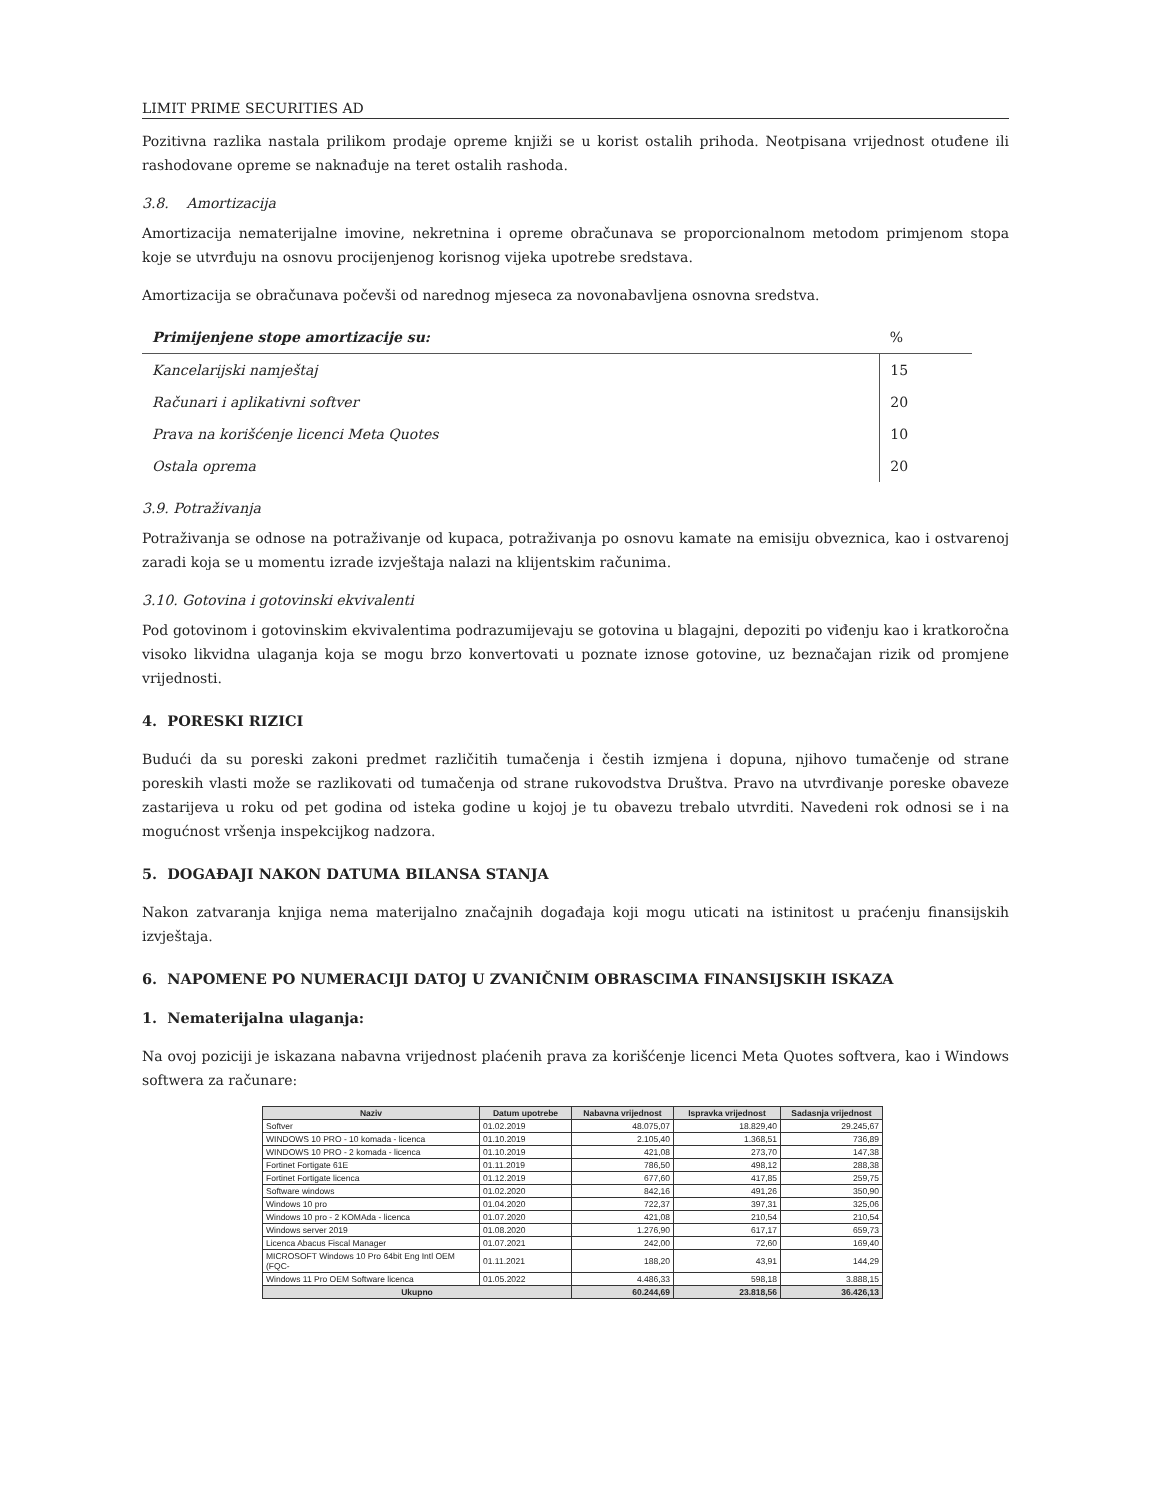LIMIT PRIME SECURITIES AD
Pozitivna razlika nastala prilikom prodaje opreme knjiži se u korist ostalih prihoda. Neotpisana vrijednost otuđene ili rashodovane opreme se naknađuje na teret ostalih rashoda.
3.8. Amortizacija
Amortizacija nematerijalne imovine, nekretnina i opreme obračunava se proporcionalnom metodom primjenom stopa koje se utvrđuju na osnovu procijenjenog korisnog vijeka upotrebe sredstava.
Amortizacija se obračunava počevši od narednog mjeseca za novonabavljena osnovna sredstva.
| Primijenjene stope amortizacije su: | % |
| --- | --- |
| Kancelarijski namještaj | 15 |
| Računari i aplikativni softver | 20 |
| Prava na korišćenje licenci Meta Quotes | 10 |
| Ostala oprema | 20 |
3.9. Potraživanja
Potraživanja se odnose na potraživanje od kupaca, potraživanja po osnovu kamate na emisiju obveznica, kao i ostvarenoj zaradi koja se u momentu izrade izvještaja nalazi na klijentskim računima.
3.10. Gotovina i gotovinski ekvivalenti
Pod gotovinom i gotovinskim ekvivalentima podrazumijevaju se gotovina u blagajni, depoziti po viđenju kao i kratkoročna visoko likvidna ulaganja koja se mogu brzo konvertovati u poznate iznose gotovine, uz beznačajan rizik od promjene vrijednosti.
4. PORESKI RIZICI
Budući da su poreski zakoni predmet različitih tumačenja i čestih izmjena i dopuna, njihovo tumačenje od strane poreskih vlasti može se razlikovati od tumačenja od strane rukovodstva Društva. Pravo na utvrđivanje poreske obaveze zastarijeva u roku od pet godina od isteka godine u kojoj je tu obavezu trebalo utvrditi. Navedeni rok odnosi se i na mogućnost vršenja inspekcijkog nadzora.
5. DOGAĐAJI NAKON DATUMA BILANSA STANJA
Nakon zatvaranja knjiga nema materijalno značajnih događaja koji mogu uticati na istinitost u praćenju finansijskih izvještaja.
6. NAPOMENE PO NUMERACIJI DATOJ U ZVANIČNIM OBRASCIMA FINANSIJSKIH ISKAZA
1. Nematerijalna ulaganja:
Na ovoj poziciji je iskazana nabavna vrijednost plaćenih prava za korišćenje licenci Meta Quotes softvera, kao i Windows softwera za računare:
| Naziv | Datum upotrebe | Nabavna vrijednost | Ispravka vrijednost | Sadasnja vrijednost |
| --- | --- | --- | --- | --- |
| Softver | 01.02.2019 | 48.075,07 | 18.829,40 | 29.245,67 |
| WINDOWS 10 PRO - 10 komada - licenca | 01.10.2019 | 2.105,40 | 1.368,51 | 736,89 |
| WINDOWS 10 PRO - 2 komada - licenca | 01.10.2019 | 421,08 | 273,70 | 147,38 |
| Fortinet Fortigate 61E | 01.11.2019 | 786,50 | 498,12 | 288,38 |
| Fortinet Fortigate licenca | 01.12.2019 | 677,60 | 417,85 | 259,75 |
| Software windows | 01.02.2020 | 842,16 | 491,26 | 350,90 |
| Windows 10 pro | 01.04.2020 | 722,37 | 397,31 | 325,06 |
| Windows 10 pro - 2 KOMAda - licenca | 01.07.2020 | 421,08 | 210,54 | 210,54 |
| Windows server 2019 | 01.08.2020 | 1.276,90 | 617,17 | 659,73 |
| Licenca Abacus Fiscal Manager | 01.07.2021 | 242,00 | 72,60 | 169,40 |
| MICROSOFT Windows 10 Pro 64bit Eng Intl OEM (FQC- | 01.11.2021 | 188,20 | 43,91 | 144,29 |
| Windows 11 Pro OEM Software licenca | 01.05.2022 | 4.486,33 | 598,18 | 3.888,15 |
| Ukupno | | 60.244,69 | 23.818,56 | 36.426,13 |